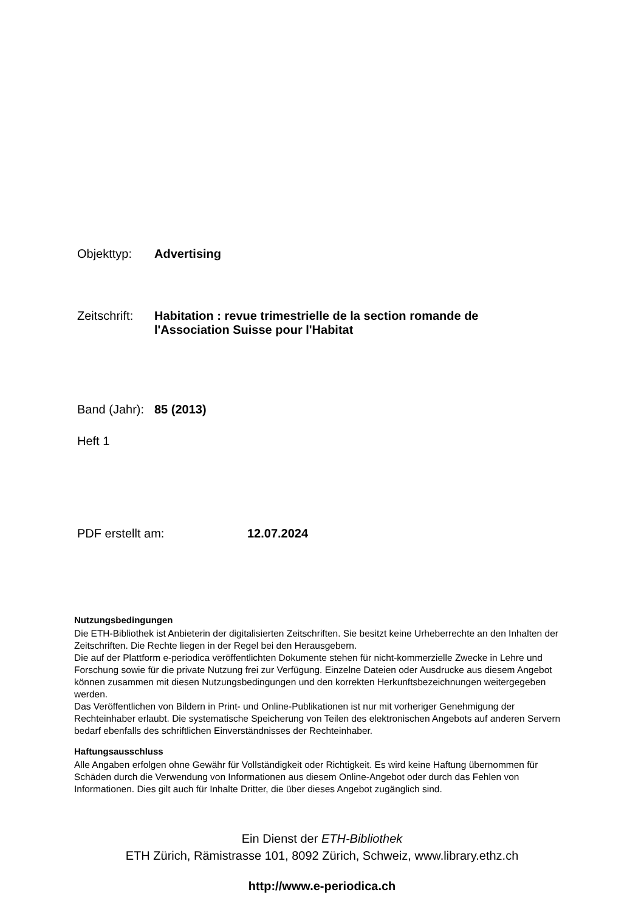Objekttyp: Advertising
Zeitschrift: Habitation : revue trimestrielle de la section romande de
l'Association Suisse pour l'Habitat
Band (Jahr): 85 (2013)
Heft 1
PDF erstellt am: 12.07.2024
Nutzungsbedingungen
Die ETH-Bibliothek ist Anbieterin der digitalisierten Zeitschriften. Sie besitzt keine Urheberrechte an den Inhalten der Zeitschriften. Die Rechte liegen in der Regel bei den Herausgebern.
Die auf der Plattform e-periodica veröffentlichten Dokumente stehen für nicht-kommerzielle Zwecke in Lehre und Forschung sowie für die private Nutzung frei zur Verfügung. Einzelne Dateien oder Ausdrucke aus diesem Angebot können zusammen mit diesen Nutzungsbedingungen und den korrekten Herkunftsbezeichnungen weitergegeben werden.
Das Veröffentlichen von Bildern in Print- und Online-Publikationen ist nur mit vorheriger Genehmigung der Rechteinhaber erlaubt. Die systematische Speicherung von Teilen des elektronischen Angebots auf anderen Servern bedarf ebenfalls des schriftlichen Einverständnisses der Rechteinhaber.
Haftungsausschluss
Alle Angaben erfolgen ohne Gewähr für Vollständigkeit oder Richtigkeit. Es wird keine Haftung übernommen für Schäden durch die Verwendung von Informationen aus diesem Online-Angebot oder durch das Fehlen von Informationen. Dies gilt auch für Inhalte Dritter, die über dieses Angebot zugänglich sind.
Ein Dienst der ETH-Bibliothek
ETH Zürich, Rämistrasse 101, 8092 Zürich, Schweiz, www.library.ethz.ch
http://www.e-periodica.ch